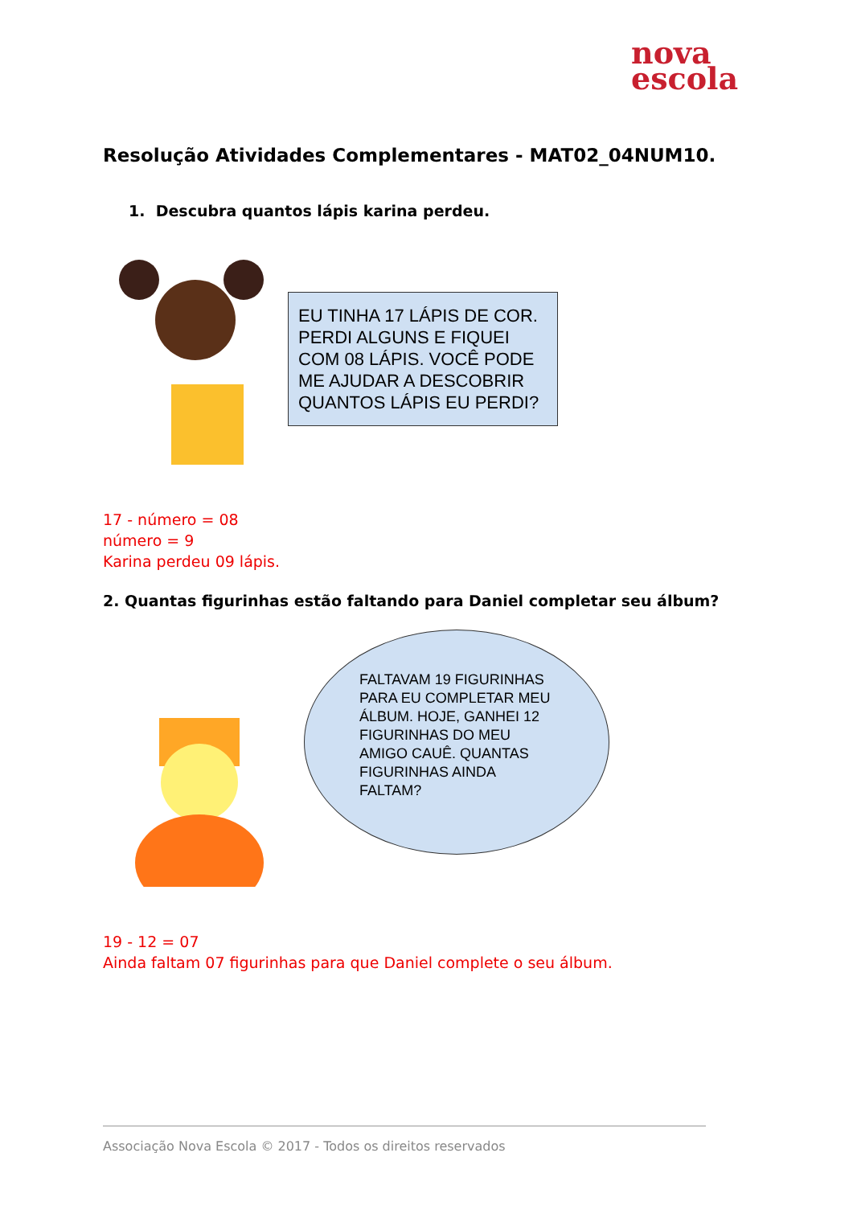nova
escola
Resolução Atividades Complementares - MAT02_04NUM10.
1. Descubra quantos lápis karina perdeu.
EU TINHA 17 LÁPIS DE COR. PERDI ALGUNS E FIQUEI COM 08 LÁPIS. VOCÊ PODE ME AJUDAR A DESCOBRIR QUANTOS LÁPIS EU PERDI?
17 - número = 08
número = 9
Karina perdeu 09 lápis.
2. Quantas figurinhas estão faltando para Daniel completar seu álbum?
FALTAVAM 19 FIGURINHAS PARA EU COMPLETAR MEU ÁLBUM. HOJE, GANHEI 12 FIGURINHAS DO MEU AMIGO CAUÊ. QUANTAS FIGURINHAS AINDA FALTAM?
19 - 12 = 07
Ainda faltam 07 figurinhas para que Daniel complete o seu álbum.
Associação Nova Escola © 2017 - Todos os direitos reservados